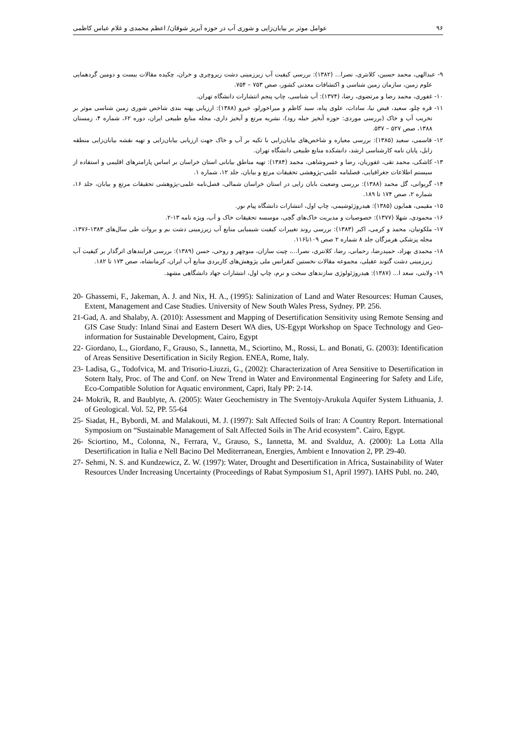۹۶ عوامل موثر بر بیابان‌زایی و شوری آب در حوزه آبریز شوقان/ اعظم محمدی و غلام عباس کاظمی
۹- عبدالهی، محمد حسین، کلانتری، نصرا... (۱۳۸۲): بررسی کیفیت آب زیرزمینی دشت زیروچری و خران، چکیده مقالات بیست و دومین گردهمایی علوم زمین، سازمان زمین شناسی و اکتشافات معدنی کشور، صص ۷۵۳ – ۷۵۴.
۱۰- غفوری، محمد رضا و مرتضوی، رضا، (۱۳۷۴): آب شناسی، چاپ پنجم انتشارات دانشگاه تهران.
۱۱- قره چلو، سعید، فیض نیا، سادات، علوی پناه، سید کاظم و میراخورلو، خیرو (۱۳۸۸): ارزیابی پهنه بندی شاخص شوری زمین شناسی موثر بر تخریب آب و خاک (بررسی موردی: حوزه آبخیز حبله رود)، نشریه مرتع و آبخیز داری، مجله منابع طبیعی ایران، دوره ۶۲، شماره ۴، زمستان ۱۳۸۸، صص ۵۲۷ – ۵۳۷.
۱۲- قاسمی، سعید (۱۳۸۵): بررسی معیاره و شاخص‌های بیابان‌زایی با تکیه بر آب و خاک جهت ارزیابی بیابان‌زایی و تهیه نقشه بیابان‌زایی منطقه زابل، پایان نامه کارشناسی ارشد، دانشکده منابع طبیعی دانشگاه تهران.
۱۳- کاشکی، محمد تقی، غفوریان، رضا و خسروشاهی، محمد (۱۳۸۴): تهیه مناطق بیابانی استان خراسان بر اساس پارامترهای اقلیمی و استفاده از سیستم اطلاعات جغرافیایی، فصلنامه علمی-پژوهشی تحقیقات مرتع و بیابان، جلد ۱۲، شماره ۱.
۱۴- گریوانی، گل محمد (۱۳۸۸): بررسی وضعیت بابان زایی در استان خراسان شمالی، فصل‌نامه علمی-پژوهشی تحقیقات مرتع و بیابان، جلد ۱۶، شماره ۲، صص ۱۷۴ تا ۱۸۹.
۱۵- مقیمی، همایون (۱۳۸۵): هیدروژئوشیمی، چاپ اول، انتشارات دانشگاه پیام نور.
۱۶- محمودی، شهلا (۱۳۷۷): خصوصیات و مدیریت خاک‌های گچی، موسسه تحقیقات خاک و آب، ویژه نامه ۱۳-۲.
۱۷- ملکوتیان، محمد و کرمی، اکبر (۱۳۸۳): بررسی روند تغییرات کیفیت شیمیایی منابع آب زیرزمینی دشت بم و بروات طی سال‌های ۱۳۸۳-۱۳۷۶، مجله پزشکی هرمزگان جلد ۸ شماره ۲ صص ۱۰۹تا۱۱۶.
۱۸- محمدی بهزاد، حمیدرضا، رحمانی، رضا، کلانتری، نصرا...، چیت سازان، منوچهر و روحی، حسن (۱۳۸۹): بررسی فرایندهای اثرگذار بر کیفیت آب زیرزمینی دشت گتوند عقیلی، مجموعه مقالات نخستین کنفرانس ملی پژوهش‌های کاربردی منابع آب ایران، کرمانشاه، صص ۱۷۳ تا ۱۸۲.
۱۹- ولایتی، سعد ا... (۱۳۸۷): هیدروژئولوژی سازندهای سخت و نرم، چاپ اول، انتشارات جهاد دانشگاهی مشهد.
20- Ghassemi, F., Jakeman, A. J. and Nix, H. A., (1995): Salinization of Land and Water Resources: Human Causes, Extent, Management and Case Studies. University of New South Wales Press, Sydney. PP. 256.
21-Gad, A. and Shalaby, A. (2010): Assessment and Mapping of Desertification Sensitivity using Remote Sensing and GIS Case Study: Inland Sinai and Eastern Desert WA dies, US-Egypt Workshop on Space Technology and Geo-information for Sustainable Development, Cairo, Egypt
22- Giordano, L., Giordano, F., Grauso, S., Iannetta, M., Sciortino, M., Rossi, L. and Bonati, G. (2003): Identification of Areas Sensitive Desertification in Sicily Region. ENEA, Rome, Italy.
23- Ladisa, G., Todofvica, M. and Trisorio-Liuzzi, G., (2002): Characterization of Area Sensitive to Desertification in Sotern Italy, Proc. of The and Conf. on New Trend in Water and Environmental Engineering for Safety and Life, Eco-Compatible Solution for Aquatic environment, Capri, Italy PP: 2-14.
24- Mokrik, R. and Baublyte, A. (2005): Water Geochemistry in The Sventojy-Arukula Aquifer System Lithuania, J. of Geological. Vol. 52, PP. 55-64
25- Siadat, H., Bybordi, M. and Malakouti, M. J. (1997): Salt Affected Soils of Iran: A Country Report. International Symposium on “Sustainable Management of Salt Affected Soils in The Arid ecosystem”. Cairo, Egypt.
26- Sciortino, M., Colonna, N., Ferrara, V., Grauso, S., Iannetta, M. and Svalduz, A. (2000): La Lotta Alla Desertification in Italia e Nell Bacino Del Mediterranean, Energies, Ambient e Innovation 2, PP. 29-40.
27- Sehmi, N. S. and Kundzewicz, Z. W. (1997): Water, Drought and Desertification in Africa, Sustainability of Water Resources Under Increasing Uncertainty (Proceedings of Rabat Symposium S1, April 1997). IAHS Publ. no. 240,